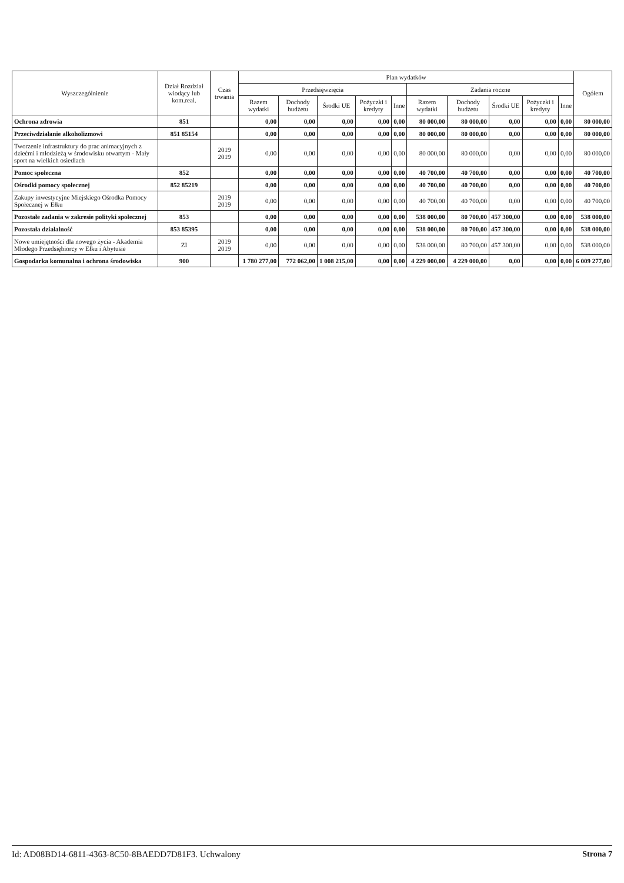| Wyszczególnienie | Dział Rozdział wiodący lub kom.real. | Czas trwania | Plan wydatków | | | | | | | | | | Ogółem |
| --- | --- | --- | --- | --- | --- | --- | --- | --- | --- | --- | --- | --- | --- |
| | | | Przedsięwzięcia | | | | | Zadania roczne | | | | | |
| | | | Razem wydatki | Dochody budżetu | Środki UE | Pożyczki i kredyty | Inne | Razem wydatki | Dochody budżetu | Środki UE | Pożyczki i kredyty | Inne | |
| Ochrona zdrowia | 851 | | 0,00 | 0,00 | 0,00 | 0,00 | 0,00 | 80 000,00 | 80 000,00 | 0,00 | 0,00 | 0,00 | 80 000,00 |
| Przeciwdziałanie alkoholizmowi | 851 85154 | | 0,00 | 0,00 | 0,00 | 0,00 | 0,00 | 80 000,00 | 80 000,00 | 0,00 | 0,00 | 0,00 | 80 000,00 |
| Tworzenie infrastruktury do prac animacyjnych z dziećmi i młodzieżą w środowisku otwartym - Mały sport na wielkich osiedlach | | 2019 2019 | 0,00 | 0,00 | 0,00 | 0,00 | 0,00 | 80 000,00 | 80 000,00 | 0,00 | 0,00 | 0,00 | 80 000,00 |
| Pomoc społeczna | 852 | | 0,00 | 0,00 | 0,00 | 0,00 | 0,00 | 40 700,00 | 40 700,00 | 0,00 | 0,00 | 0,00 | 40 700,00 |
| Ośrodki pomocy społecznej | 852 85219 | | 0,00 | 0,00 | 0,00 | 0,00 | 0,00 | 40 700,00 | 40 700,00 | 0,00 | 0,00 | 0,00 | 40 700,00 |
| Zakupy inwestycyjne Miejskiego Ośrodka Pomocy Społecznej w Ełku | | 2019 2019 | 0,00 | 0,00 | 0,00 | 0,00 | 0,00 | 40 700,00 | 40 700,00 | 0,00 | 0,00 | 0,00 | 40 700,00 |
| Pozostałe zadania w zakresie polityki społecznej | 853 | | 0,00 | 0,00 | 0,00 | 0,00 | 0,00 | 538 000,00 | 80 700,00 | 457 300,00 | 0,00 | 0,00 | 538 000,00 |
| Pozostała działalność | 853 85395 | | 0,00 | 0,00 | 0,00 | 0,00 | 0,00 | 538 000,00 | 80 700,00 | 457 300,00 | 0,00 | 0,00 | 538 000,00 |
| Nowe umiejętności dla nowego życia - Akademia Młodego Przedsiębiorcy w Ełku i Abytusie | ZI | 2019 2019 | 0,00 | 0,00 | 0,00 | 0,00 | 0,00 | 538 000,00 | 80 700,00 | 457 300,00 | 0,00 | 0,00 | 538 000,00 |
| Gospodarka komunalna i ochrona środowiska | 900 | | 1 780 277,00 | 772 062,00 | 1 008 215,00 | 0,00 | 0,00 | 4 229 000,00 | 4 229 000,00 | 0,00 | 0,00 | 0,00 | 6 009 277,00 |
Id: AD08BD14-6811-4363-8C50-8BAEDD7D81F3. Uchwalony Strona 7